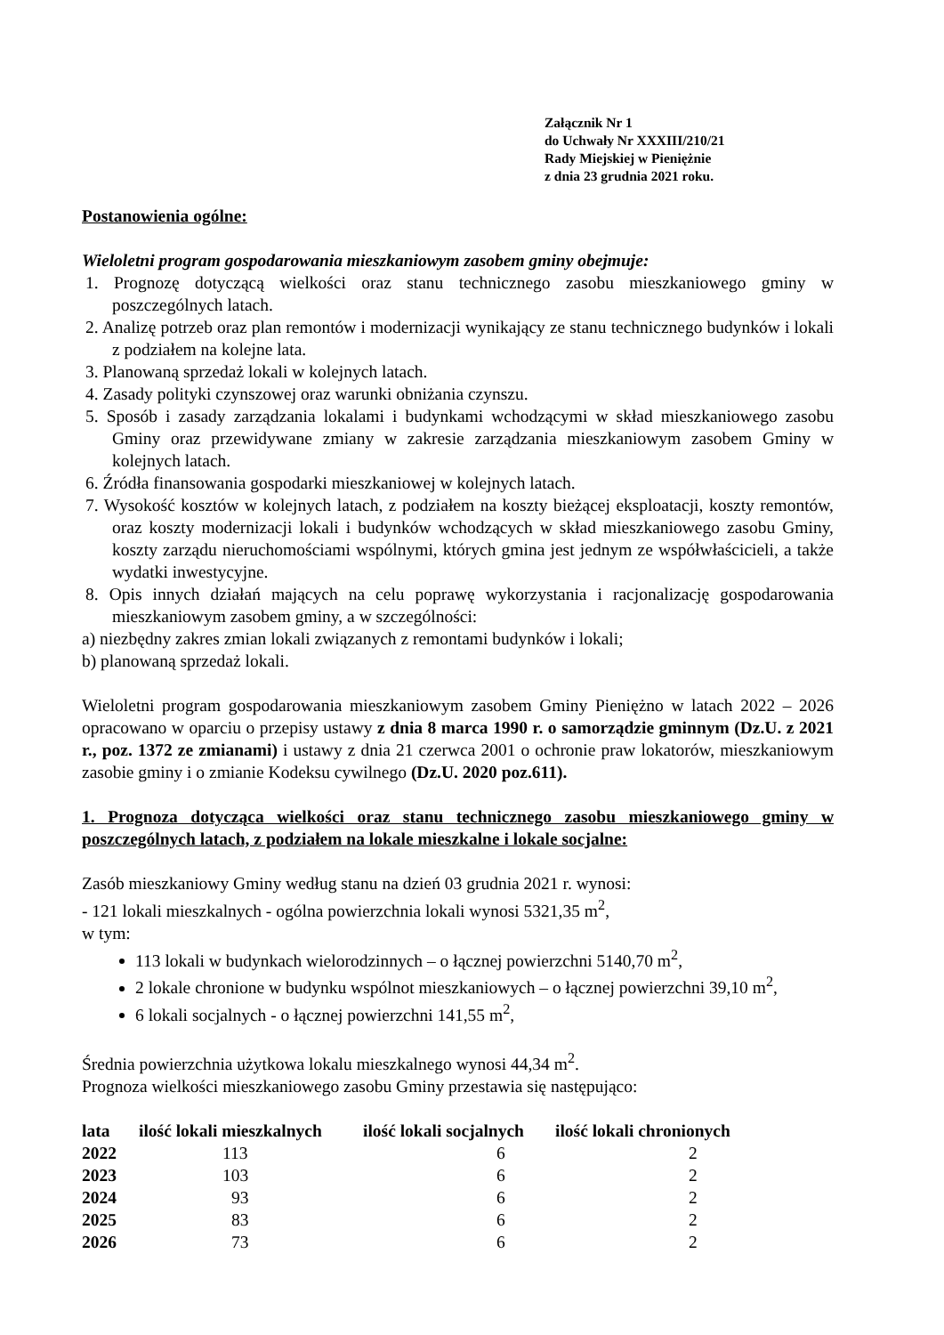Załącznik Nr 1
do Uchwały Nr XXXIII/210/21
Rady Miejskiej w Pieniężnie
z dnia 23 grudnia 2021 roku.
Postanowienia ogólne:
Wieloletni program gospodarowania mieszkaniowym zasobem gminy obejmuje:
1. Prognozę dotyczącą wielkości oraz stanu technicznego zasobu mieszkaniowego gminy w poszczególnych latach.
2. Analizę potrzeb oraz plan remontów i modernizacji wynikający ze stanu technicznego budynków i lokali z podziałem na kolejne lata.
3. Planowaną sprzedaż lokali w kolejnych latach.
4. Zasady polityki czynszowej oraz warunki obniżania czynszu.
5. Sposób i zasady zarządzania lokalami i budynkami wchodzącymi w skład mieszkaniowego zasobu Gminy oraz przewidywane zmiany w zakresie zarządzania mieszkaniowym zasobem Gminy w kolejnych latach.
6. Źródła finansowania gospodarki mieszkaniowej w kolejnych latach.
7. Wysokość kosztów w kolejnych latach, z podziałem na koszty bieżącej eksploatacji, koszty remontów, oraz koszty modernizacji lokali i budynków wchodzących w skład mieszkaniowego zasobu Gminy, koszty zarządu nieruchomościami wspólnymi, których gmina jest jednym ze współwłaścicieli, a także wydatki inwestycyjne.
8. Opis innych działań mających na celu poprawę wykorzystania i racjonalizację gospodarowania mieszkaniowym zasobem gminy, a w szczególności:
a) niezbędny zakres zmian lokali związanych z remontami budynków i lokali;
b) planowaną sprzedaż lokali.
Wieloletni program gospodarowania mieszkaniowym zasobem Gminy Pieniężno w latach 2022 – 2026 opracowano w oparciu o przepisy ustawy z dnia 8 marca 1990 r. o samorządzie gminnym (Dz.U. z 2021 r., poz. 1372 ze zmianami) i ustawy z dnia 21 czerwca 2001 o ochronie praw lokatorów, mieszkaniowym zasobie gminy i o zmianie Kodeksu cywilnego (Dz.U. 2020 poz.611).
1. Prognoza dotycząca wielkości oraz stanu technicznego zasobu mieszkaniowego gminy w poszczególnych latach, z podziałem na lokale mieszkalne i lokale socjalne:
Zasób mieszkaniowy Gminy według stanu na dzień 03 grudnia 2021 r. wynosi:
- 121 lokali mieszkalnych - ogólna powierzchnia lokali wynosi 5321,35 m<sup>2</sup>,
w tym:
113 lokali w budynkach wielorodzinnych – o łącznej powierzchni 5140,70 m<sup>2</sup>,
2 lokale chronione w budynku wspólnot mieszkaniowych – o łącznej powierzchni 39,10 m<sup>2</sup>,
6 lokali socjalnych - o łącznej powierzchni 141,55 m<sup>2</sup>,
Średnia powierzchnia użytkowa lokalu mieszkalnego wynosi 44,34 m<sup>2</sup>.
Prognoza wielkości mieszkaniowego zasobu Gminy przestawia się następująco:
| lata | ilość lokali mieszkalnych | ilość lokali socjalnych | ilość lokali chronionych |
| --- | --- | --- | --- |
| 2022 | 113 | 6 | 2 |
| 2023 | 103 | 6 | 2 |
| 2024 | 93 | 6 | 2 |
| 2025 | 83 | 6 | 2 |
| 2026 | 73 | 6 | 2 |